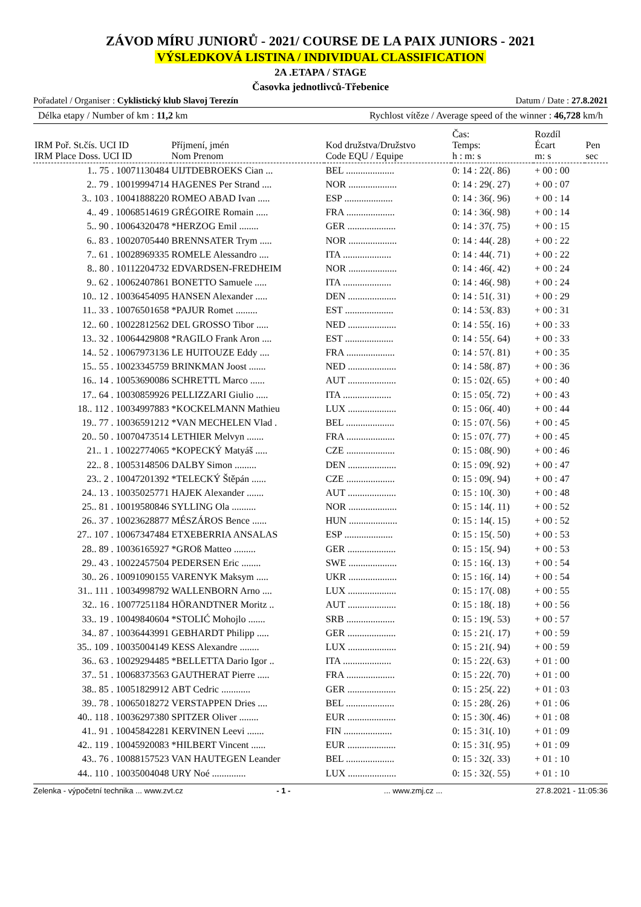ZÁVOD MÍRU JUNIORŮ - 2021/ COURSE DE LA PAIX JUNIORS - 2021
VÝSLEDKOVÁ LISTINA / INDIVIDUAL CLASSIFICATION
2A .ETAPA / STAGE
Časovka jednotlivců-Třebenice
Pořadatel / Organiser : Cyklistický klub Slavoj Terezín Datum / Date : 27.8.2021
Délka etapy / Number of km : 11,2 km Rychlost vítěze / Average speed of the winner : 46,728 km/h
| IRM Poř. St.čís. UCI ID IRM Place Doss. UCI ID | Příjmení, jmén Nom Prenom | Kod družstva/Družstvo Code EQU / Equipe | Čas: Temps: h : m: s | Rozdíl Écart m: s | Pen sec |
| --- | --- | --- | --- | --- | --- |
| 1.. 75 . 10071130484 | UIJTDEBROEKS Cian ... | BEL .................... | 0: 14 : 22(. 86) | + 00 : 00 | |
| 2.. 79 . 10019994714 | HAGENES Per Strand .... | NOR .................... | 0: 14 : 29(. 27) | + 00 : 07 | |
| 3.. 103 . 10041888220 | ROMEO ABAD Ivan ..... | ESP .................... | 0: 14 : 36(. 96) | + 00 : 14 | |
| 4.. 49 . 10068514619 | GRÉGOIRE Romain ..... | FRA .................... | 0: 14 : 36(. 98) | + 00 : 14 | |
| 5.. 90 . 10064320478 | *HERZOG Emil ........ | GER .................... | 0: 14 : 37(. 75) | + 00 : 15 | |
| 6.. 83 . 10020705440 | BRENNSATER Trym ..... | NOR .................... | 0: 14 : 44(. 28) | + 00 : 22 | |
| 7.. 61 . 10028969335 | ROMELE Alessandro .... | ITA .................... | 0: 14 : 44(. 71) | + 00 : 22 | |
| 8.. 80 . 10112204732 | EDVARDSEN-FREDHEIM | NOR .................... | 0: 14 : 46(. 42) | + 00 : 24 | |
| 9.. 62 . 10062407861 | BONETTO Samuele ..... | ITA .................... | 0: 14 : 46(. 98) | + 00 : 24 | |
| 10.. 12 . 10036454095 | HANSEN Alexander ..... | DEN .................... | 0: 14 : 51(. 31) | + 00 : 29 | |
| 11.. 33 . 10076501658 | *PAJUR Romet ......... | EST .................... | 0: 14 : 53(. 83) | + 00 : 31 | |
| 12.. 60 . 10022812562 | DEL GROSSO Tibor ..... | NED .................... | 0: 14 : 55(. 16) | + 00 : 33 | |
| 13.. 32 . 10064429808 | *RAGILO Frank Aron .... | EST .................... | 0: 14 : 55(. 64) | + 00 : 33 | |
| 14.. 52 . 10067973136 | LE HUITOUZE Eddy .... | FRA .................... | 0: 14 : 57(. 81) | + 00 : 35 | |
| 15.. 55 . 10023345759 | BRINKMAN Joost ....... | NED .................... | 0: 14 : 58(. 87) | + 00 : 36 | |
| 16.. 14 . 10053690086 | SCHRETTL Marco ...... | AUT .................... | 0: 15 : 02(. 65) | + 00 : 40 | |
| 17.. 64 . 10030859926 | PELLIZZARI Giulio ..... | ITA .................... | 0: 15 : 05(. 72) | + 00 : 43 | |
| 18.. 112 . 10034997883 | *KOCKELMANN Mathieu | LUX .................... | 0: 15 : 06(. 40) | + 00 : 44 | |
| 19.. 77 . 10036591212 | *VAN MECHELEN Vlad . | BEL .................... | 0: 15 : 07(. 56) | + 00 : 45 | |
| 20.. 50 . 10070473514 | LETHIER Melvyn ....... | FRA .................... | 0: 15 : 07(. 77) | + 00 : 45 | |
| 21.. 1 . 10022774065 | *KOPECKÝ Matyáš ..... | CZE .................... | 0: 15 : 08(. 90) | + 00 : 46 | |
| 22.. 8 . 10053148506 | DALBY Simon ......... | DEN .................... | 0: 15 : 09(. 92) | + 00 : 47 | |
| 23.. 2 . 10047201392 | *TELECKÝ Štěpán ...... | CZE .................... | 0: 15 : 09(. 94) | + 00 : 47 | |
| 24.. 13 . 10035025771 | HAJEK Alexander ....... | AUT .................... | 0: 15 : 10(. 30) | + 00 : 48 | |
| 25.. 81 . 10019580846 | SYLLING Ola .......... | NOR .................... | 0: 15 : 14(. 11) | + 00 : 52 | |
| 26.. 37 . 10023628877 | MÉSZÁROS Bence ...... | HUN .................... | 0: 15 : 14(. 15) | + 00 : 52 | |
| 27.. 107 . 10067347484 | ETXEBERRIA ANSALAS | ESP .................... | 0: 15 : 15(. 50) | + 00 : 53 | |
| 28.. 89 . 10036165927 | *GROß Matteo ......... | GER .................... | 0: 15 : 15(. 94) | + 00 : 53 | |
| 29.. 43 . 10022457504 | PEDERSEN Eric ........ | SWE .................... | 0: 15 : 16(. 13) | + 00 : 54 | |
| 30.. 26 . 10091090155 | VARENYK Maksym ..... | UKR .................... | 0: 15 : 16(. 14) | + 00 : 54 | |
| 31.. 111 . 10034998792 | WALLENBORN Arno .... | LUX .................... | 0: 15 : 17(. 08) | + 00 : 55 | |
| 32.. 16 . 10077251184 | HÖRANDTNER Moritz .. | AUT .................... | 0: 15 : 18(. 18) | + 00 : 56 | |
| 33.. 19 . 10049840604 | *STOLIĆ Mohojlo ....... | SRB .................... | 0: 15 : 19(. 53) | + 00 : 57 | |
| 34.. 87 . 10036443991 | GEBHARDT Philipp ..... | GER .................... | 0: 15 : 21(. 17) | + 00 : 59 | |
| 35.. 109 . 10035004149 | KESS Alexandre ........ | LUX .................... | 0: 15 : 21(. 94) | + 00 : 59 | |
| 36.. 63 . 10029294485 | *BELLETTA Dario Igor .. | ITA .................... | 0: 15 : 22(. 63) | + 01 : 00 | |
| 37.. 51 . 10068373563 | GAUTHERAT Pierre ..... | FRA .................... | 0: 15 : 22(. 70) | + 01 : 00 | |
| 38.. 85 . 10051829912 | ABT Cedric ............ | GER .................... | 0: 15 : 25(. 22) | + 01 : 03 | |
| 39.. 78 . 10065018272 | VERSTAPPEN Dries .... | BEL .................... | 0: 15 : 28(. 26) | + 01 : 06 | |
| 40.. 118 . 10036297380 | SPITZER Oliver ........ | EUR .................... | 0: 15 : 30(. 46) | + 01 : 08 | |
| 41.. 91 . 10045842281 | KERVINEN Leevi ....... | FIN .................... | 0: 15 : 31(. 10) | + 01 : 09 | |
| 42.. 119 . 10045920083 | *HILBERT Vincent ...... | EUR .................... | 0: 15 : 31(. 95) | + 01 : 09 | |
| 43.. 76 . 10088157523 | VAN HAUTEGEN Leander | BEL .................... | 0: 15 : 32(. 33) | + 01 : 10 | |
| 44.. 110 . 10035004048 | URY Noé .............. | LUX .................... | 0: 15 : 32(. 55) | + 01 : 10 | |
Zelenka - výpočetní technika ... www.zvt.cz - 1 -... www.zmj.cz ... 27.8.2021 - 11:05:36